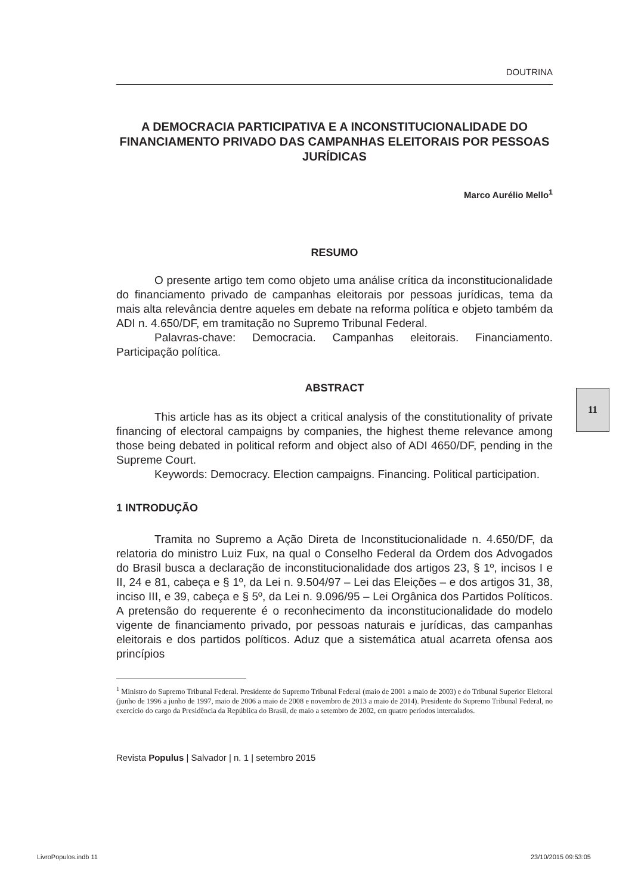DOUTRINA
A DEMOCRACIA PARTICIPATIVA E A INCONSTITUCIONALIDADE DO FINANCIAMENTO PRIVADO DAS CAMPANHAS ELEITORAIS POR PESSOAS JURÍDICAS
Marco Aurélio Mello<sup>1</sup>
RESUMO
O presente artigo tem como objeto uma análise crítica da inconstitucionalidade do financiamento privado de campanhas eleitorais por pessoas jurídicas, tema da mais alta relevância dentre aqueles em debate na reforma política e objeto também da ADI n. 4.650/DF, em tramitação no Supremo Tribunal Federal.
Palavras-chave: Democracia. Campanhas eleitorais. Financiamento. Participação política.
ABSTRACT
This article has as its object a critical analysis of the constitutionality of private financing of electoral campaigns by companies, the highest theme relevance among those being debated in political reform and object also of ADI 4650/DF, pending in the Supreme Court.
Keywords: Democracy. Election campaigns. Financing. Political participation.
1 INTRODUÇÃO
Tramita no Supremo a Ação Direta de Inconstitucionalidade n. 4.650/DF, da relatoria do ministro Luiz Fux, na qual o Conselho Federal da Ordem dos Advogados do Brasil busca a declaração de inconstitucionalidade dos artigos 23, § 1º, incisos I e II, 24 e 81, cabeça e § 1º, da Lei n. 9.504/97 – Lei das Eleições – e dos artigos 31, 38, inciso III, e 39, cabeça e § 5º, da Lei n. 9.096/95 – Lei Orgânica dos Partidos Políticos. A pretensão do requerente é o reconhecimento da inconstitucionalidade do modelo vigente de financiamento privado, por pessoas naturais e jurídicas, das campanhas eleitorais e dos partidos políticos. Aduz que a sistemática atual acarreta ofensa aos princípios
<sup>1</sup> Ministro do Supremo Tribunal Federal. Presidente do Supremo Tribunal Federal (maio de 2001 a maio de 2003) e do Tribunal Superior Eleitoral (junho de 1996 a junho de 1997, maio de 2006 a maio de 2008 e novembro de 2013 a maio de 2014). Presidente do Supremo Tribunal Federal, no exercício do cargo da Presidência da República do Brasil, de maio a setembro de 2002, em quatro períodos intercalados.
Revista Populus | Salvador | n. 1 | setembro 2015
11
LivroPopulos.indb 11 23/10/2015 09:53:05